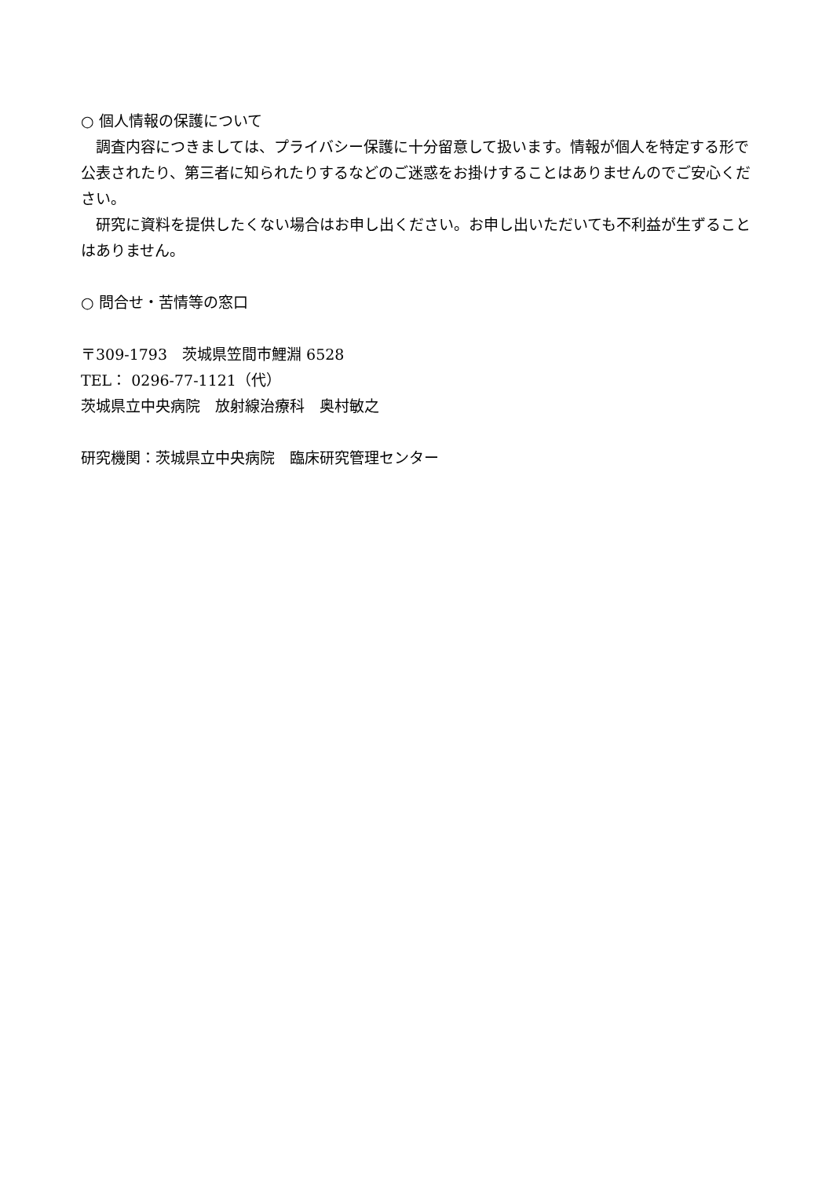○ 個人情報の保護について
　調査内容につきましては、プライバシー保護に十分留意して扱います。情報が個人を特定する形で公表されたり、第三者に知られたりするなどのご迷惑をお掛けすることはありませんのでご安心ください。
　研究に資料を提供したくない場合はお申し出ください。お申し出いただいても不利益が生ずることはありません。
○ 問合せ・苦情等の窓口
〒309-1793　茨城県笠間市鯉淵 6528
TEL： 0296-77-1121（代）
茨城県立中央病院　放射線治療科　奥村敏之
研究機関：茨城県立中央病院　臨床研究管理センター